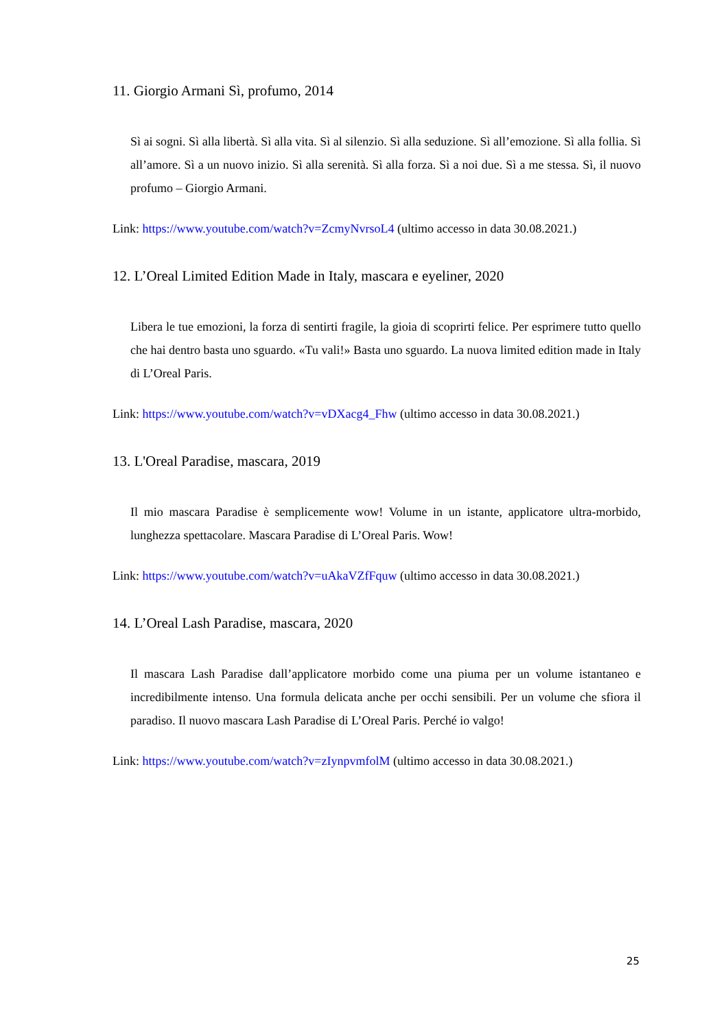11. Giorgio Armani Sì, profumo, 2014
Sì ai sogni. Sì alla libertà. Sì alla vita. Sì al silenzio. Sì alla seduzione. Sì all’emozione. Sì alla follia. Sì all’amore. Sì a un nuovo inizio. Sì alla serenità. Sì alla forza. Sì a noi due. Sì a me stessa. Sì, il nuovo profumo – Giorgio Armani.
Link: https://www.youtube.com/watch?v=ZcmyNvrsoL4 (ultimo accesso in data 30.08.2021.)
12. L’Oreal Limited Edition Made in Italy, mascara e eyeliner, 2020
Libera le tue emozioni, la forza di sentirti fragile, la gioia di scoprirti felice. Per esprimere tutto quello che hai dentro basta uno sguardo. «Tu vali!» Basta uno sguardo. La nuova limited edition made in Italy di L’Oreal Paris.
Link: https://www.youtube.com/watch?v=vDXacg4_Fhw (ultimo accesso in data 30.08.2021.)
13. L'Oreal Paradise, mascara, 2019
Il mio mascara Paradise è semplicemente wow! Volume in un istante, applicatore ultra-morbido, lunghezza spettacolare. Mascara Paradise di L’Oreal Paris. Wow!
Link: https://www.youtube.com/watch?v=uAkaVZfFquw (ultimo accesso in data 30.08.2021.)
14. L’Oreal Lash Paradise, mascara, 2020
Il mascara Lash Paradise dall’applicatore morbido come una piuma per un volume istantaneo e incredibilmente intenso. Una formula delicata anche per occhi sensibili. Per un volume che sfiora il paradiso. Il nuovo mascara Lash Paradise di L’Oreal Paris. Perché io valgo!
Link: https://www.youtube.com/watch?v=zIynpvmfolM (ultimo accesso in data 30.08.2021.)
25